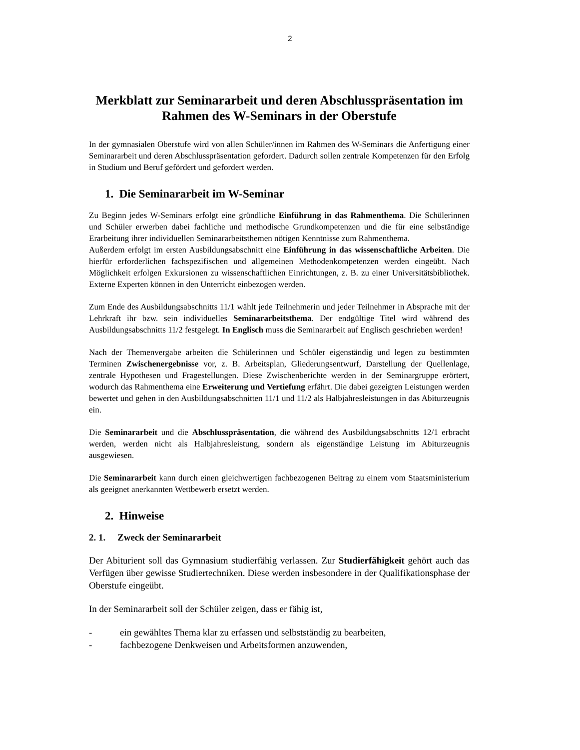2
Merkblatt zur Seminararbeit und deren Abschlusspräsentation im Rahmen des W-Seminars in der Oberstufe
In der gymnasialen Oberstufe wird von allen Schüler/innen im Rahmen des W-Seminars die Anfertigung einer Seminararbeit und deren Abschlusspräsentation gefordert. Dadurch sollen zentrale Kompetenzen für den Erfolg in Studium und Beruf gefördert und gefordert werden.
1. Die Seminararbeit im W-Seminar
Zu Beginn jedes W-Seminars erfolgt eine gründliche Einführung in das Rahmenthema. Die Schülerinnen und Schüler erwerben dabei fachliche und methodische Grundkompetenzen und die für eine selbständige Erarbeitung ihrer individuellen Seminararbeitsthemen nötigen Kenntnisse zum Rahmenthema.
Außerdem erfolgt im ersten Ausbildungsabschnitt eine Einführung in das wissenschaftliche Arbeiten. Die hierfür erforderlichen fachspezifischen und allgemeinen Methodenkompetenzen werden eingeübt. Nach Möglichkeit erfolgen Exkursionen zu wissenschaftlichen Einrichtungen, z. B. zu einer Universitätsbibliothek. Externe Experten können in den Unterricht einbezogen werden.
Zum Ende des Ausbildungsabschnitts 11/1 wählt jede Teilnehmerin und jeder Teilnehmer in Absprache mit der Lehrkraft ihr bzw. sein individuelles Seminararbeitsthema. Der endgültige Titel wird während des Ausbildungsabschnitts 11/2 festgelegt. In Englisch muss die Seminararbeit auf Englisch geschrieben werden!
Nach der Themenvergabe arbeiten die Schülerinnen und Schüler eigenständig und legen zu bestimmten Terminen Zwischenergebnisse vor, z. B. Arbeitsplan, Gliederungsentwurf, Darstellung der Quellenlage, zentrale Hypothesen und Fragestellungen. Diese Zwischenberichte werden in der Seminargruppe erörtert, wodurch das Rahmenthema eine Erweiterung und Vertiefung erfährt. Die dabei gezeigten Leistungen werden bewertet und gehen in den Ausbildungsabschnitten 11/1 und 11/2 als Halbjahresleistungen in das Abiturzeugnis ein.
Die Seminararbeit und die Abschlusspräsentation, die während des Ausbildungsabschnitts 12/1 erbracht werden, werden nicht als Halbjahresleistung, sondern als eigenständige Leistung im Abiturzeugnis ausgewiesen.
Die Seminararbeit kann durch einen gleichwertigen fachbezogenen Beitrag zu einem vom Staatsministerium als geeignet anerkannten Wettbewerb ersetzt werden.
2. Hinweise
2. 1. Zweck der Seminararbeit
Der Abiturient soll das Gymnasium studierfähig verlassen. Zur Studierfähigkeit gehört auch das Verfügen über gewisse Studiertechniken. Diese werden insbesondere in der Qualifikationsphase der Oberstufe eingeübt.
In der Seminararbeit soll der Schüler zeigen, dass er fähig ist,
- ein gewähltes Thema klar zu erfassen und selbstständig zu bearbeiten,
- fachbezogene Denkweisen und Arbeitsformen anzuwenden,